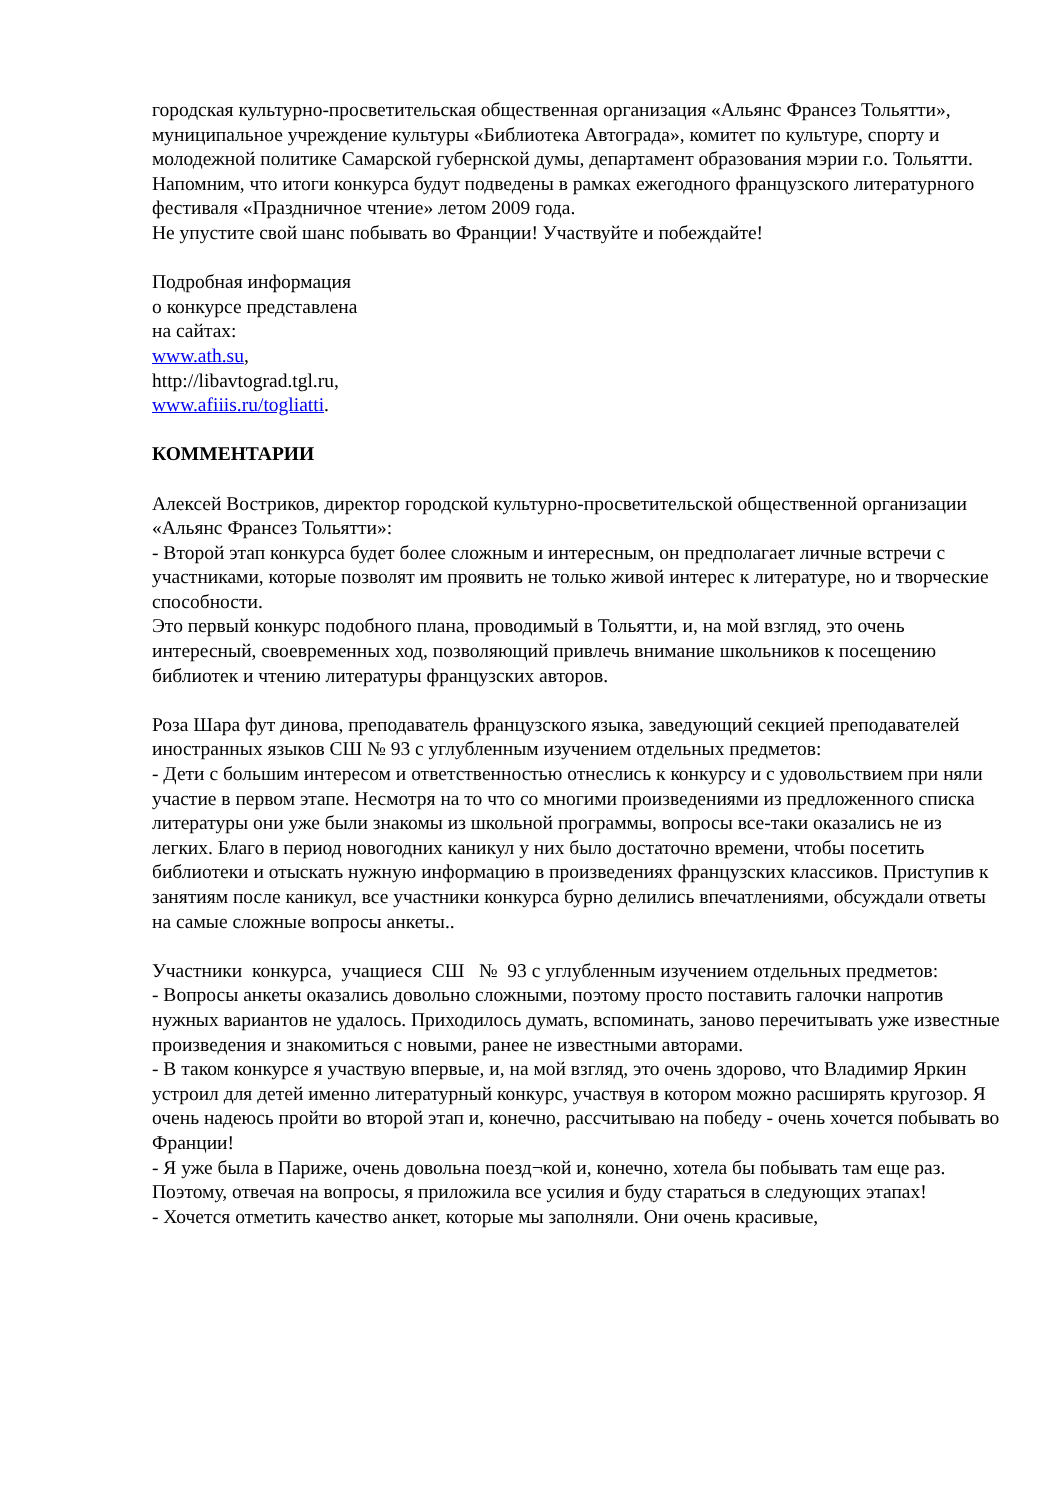городская культурно-просветительская общественная организация «Альянс Франсез Тольятти», муниципальное учреждение культуры «Библиотека Автограда», комитет по культуре, спорту и молодежной политике Самарской губернской думы, департамент образования мэрии г.о. Тольятти.
Напомним, что итоги конкурса будут подведены в рамках ежегодного французского литературного фестиваля «Праздничное чтение» летом 2009 года.
Не упустите свой шанс побывать во Франции! Участвуйте и побеждайте!
Подробная информация
о конкурсе представлена
на сайтах:
www.ath.su,
http://libavtograd.tgl.ru,
www.afiiis.ru/togliatti.
КОММЕНТАРИИ
Алексей Востриков, директор городской культурно-просветительской общественной организации «Альянс Франсез Тольятти»:
- Второй этап конкурса будет более сложным и интересным, он предполагает личные встречи с участниками, которые позволят им проявить не только живой интерес к литературе, но и творческие способности.
Это первый конкурс подобного плана, проводимый в Тольятти, и, на мой взгляд, это очень интересный, своевременных ход, позволяющий привлечь внимание школьников к посещению библиотек и чтению литературы французских авторов.
Роза Шара фут динова, преподаватель французского языка, заведующий секцией преподавателей иностранных языков СШ № 93 с углубленным изучением отдельных предметов:
- Дети с большим интересом и ответственностью отнеслись к конкурсу и с удовольствием при няли участие в первом этапе. Несмотря на то что со многими произведениями из предложенного списка литературы они уже были знакомы из школьной программы, вопросы все-таки оказались не из легких. Благо в период новогодних каникул у них было достаточно времени, чтобы посетить библиотеки и отыскать нужную информацию в произведениях французских классиков. Приступив к занятиям после каникул, все участники конкурса бурно делились впечатлениями, обсуждали ответы на самые сложные вопросы анкеты..
Участники конкурса, учащиеся СШ № 93 с углубленным изучением отдельных предметов:
- Вопросы анкеты оказались довольно сложными, поэтому просто поставить галочки напротив нужных вариантов не удалось. Приходилось думать, вспоминать, заново перечитывать уже известные произведения и знакомиться с новыми, ранее не известными авторами.
- В таком конкурсе я участвую впервые, и, на мой взгляд, это очень здорово, что Владимир Яркин устроил для детей именно литературный конкурс, участвуя в котором можно расширять кругозор. Я очень надеюсь пройти во второй этап и, конечно, рассчитываю на победу - очень хочется побывать во Франции!
- Я уже была в Париже, очень довольна поезд¬кой и, конечно, хотела бы побывать там еще раз. Поэтому, отвечая на вопросы, я приложила все усилия и буду стараться в следующих этапах!
- Хочется отметить качество анкет, которые мы заполняли. Они очень красивые,